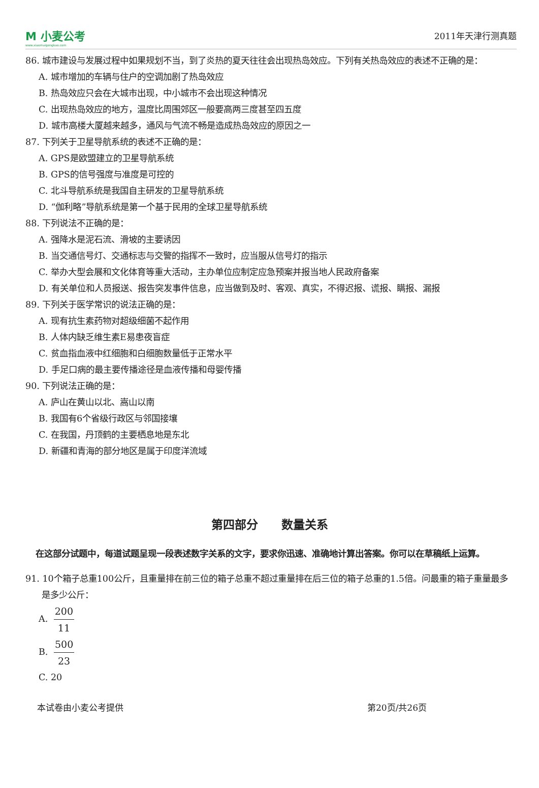M 小麦公考
www.xiaomaigongkao.com
2011年天津行测真题
86. 城市建设与发展过程中如果规划不当，到了炎热的夏天往往会出现热岛效应。下列有关热岛效应的表述不正确的是：
A. 城市增加的车辆与住户的空调加剧了热岛效应
B. 热岛效应只会在大城市出现，中小城市不会出现这种情况
C. 出现热岛效应的地方，温度比周围郊区一般要高两三度甚至四五度
D. 城市高楼大厦越来越多，通风与气流不畅是造成热岛效应的原因之一
87. 下列关于卫星导航系统的表述不正确的是：
A. GPS是欧盟建立的卫星导航系统
B. GPS的信号强度与准度是可控的
C. 北斗导航系统是我国自主研发的卫星导航系统
D. “伽利略”导航系统是第一个基于民用的全球卫星导航系统
88. 下列说法不正确的是：
A. 强降水是泥石流、滑坡的主要诱因
B. 当交通信号灯、交通标志与交警的指挥不一致时，应当服从信号灯的指示
C. 举办大型会展和文化体育等重大活动，主办单位应制定应急预案并报当地人民政府备案
D. 有关单位和人员报送、报告突发事件信息，应当做到及时、客观、真实，不得迟报、谎报、瞒报、漏报
89. 下列关于医学常识的说法正确的是：
A. 现有抗生素药物对超级细菌不起作用
B. 人体内缺乏维生素E易患夜盲症
C. 贫血指血液中红细胞和白细胞数量低于正常水平
D. 手足口病的最主要传播途径是血液传播和母婴传播
90. 下列说法正确的是：
A. 庐山在黄山以北、嵩山以南
B. 我国有6个省级行政区与邻国接壤
C. 在我国，丹顶鹤的主要栖息地是东北
D. 新疆和青海的部分地区是属于印度洋流域
第四部分　　数量关系
在这部分试题中，每道试题呈现一段表述数字关系的文字，要求你迅速、准确地计算出答案。你可以在草稿纸上运算。
91. 10个箱子总重100公斤，且重量排在前三位的箱子总重不超过重量排在后三位的箱子总重的1.5倍。问最重的箱子重量最多是多少公斤：
A. 200 11
B. 500 23
C. 20
本试卷由小麦公考提供 第20页/共26页